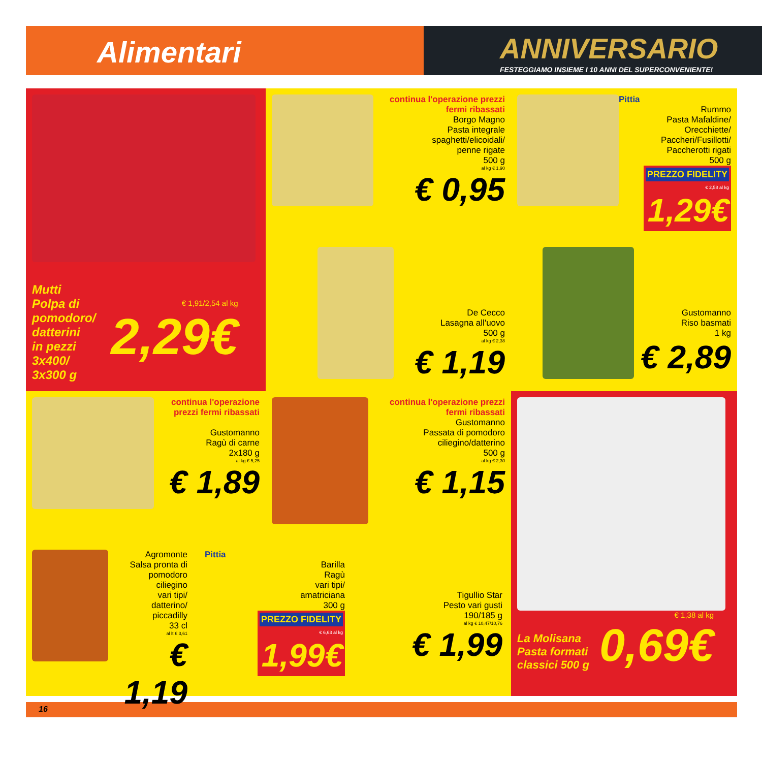Alimentari
ANNIVERSARIO
FESTEGGIAMO INSIEME I 10 ANNI DEL SUPERCONVENIENTE!
Mutti
Polpa di
pomodoro/
datterini
in pezzi
3x400/
3x300 g
€ 1,91/2,54 al kg
2,29€
NOVITÀ
continua l'operazione prezzi fermi ribassati
Borgo Magno
Pasta integrale
spaghetti/elicoidali/
penne rigate
500 g
al kg € 1,90
€ 0,95
Pittia
Rummo
Pasta Mafaldine/
Orecchiette/
Paccheri/Fusillotti/
Paccherotti rigati
500 g
PREZZO FIDELITY € 2,58 al kg
1,29€
De Cecco
Lasagna all'uovo
500 g
al kg € 2,38
€ 1,19
Gustomanno
Riso basmati
1 kg
€ 2,89
continua l'operazione prezzi fermi ribassati
Gustomanno
Ragù di carne
2x180 g
al kg € 5,25
€ 1,89
continua l'operazione prezzi fermi ribassati
Gustomanno
Passata di pomodoro
ciliegino/datterino
500 g
al kg € 2,30
€ 1,15
La Molisana
Pasta formati
classici 500 g
€ 1,38 al kg
0,69€
Agromonte
Salsa pronta di
pomodoro
ciliegino
vari tipi/
datterino/
piccadilly
33 cl
al lt € 3,61
€ 1,19
Pittia
Barilla
Ragù
vari tipi/
amatriciana
300 g
PREZZO FIDELITY € 6,63 al kg
1,99€
Tigullio Star
Pesto vari gusti
190/185 g
al kg € 10,47/10,76
€ 1,99
16